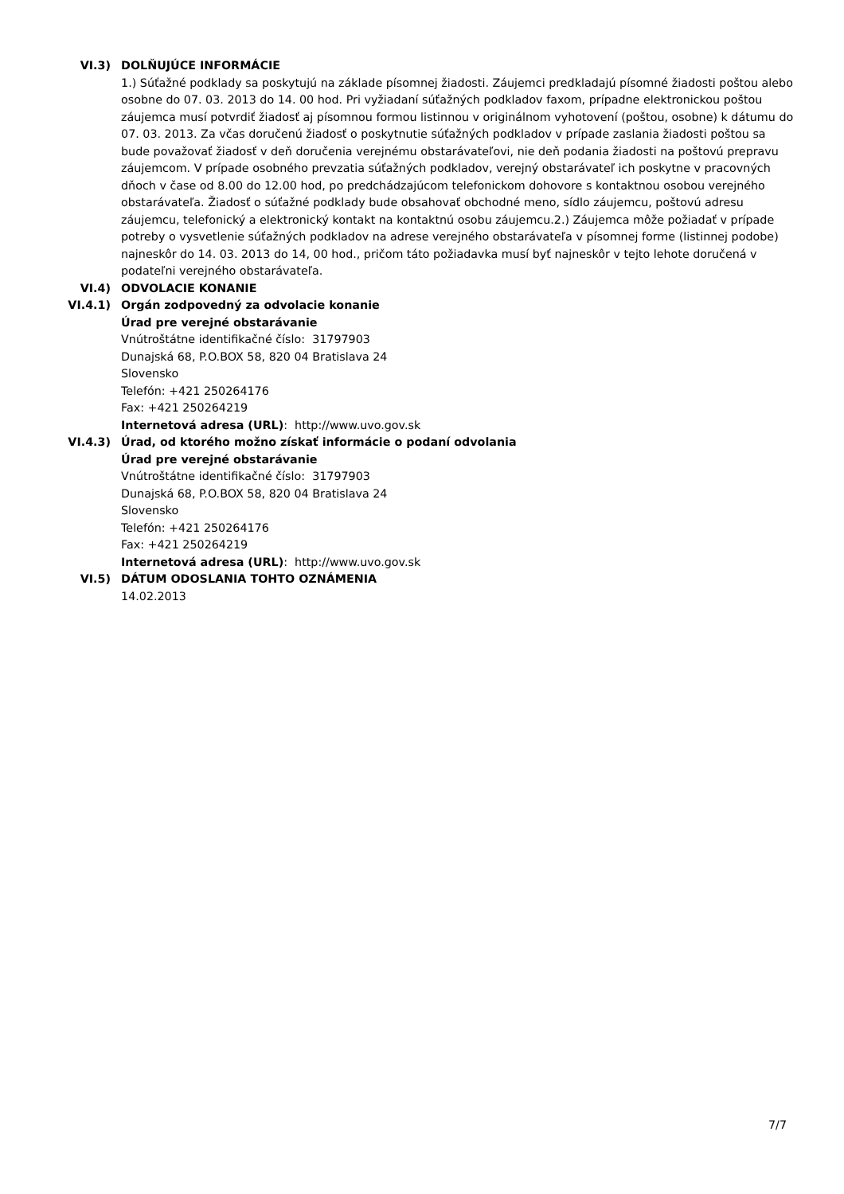VI.3) DOLŇUJÚCE INFORMÁCIE
1.) Súťažné podklady sa poskytujú na základe písomnej žiadosti. Záujemci predkladajú písomné žiadosti poštou alebo osobne do 07. 03. 2013 do 14. 00 hod. Pri vyžiadaní súťažných podkladov faxom, prípadne elektronickou poštou záujemca musí potvrdiť žiadosť aj písomnou formou listinnou v originálnom vyhotovení (poštou, osobne) k dátumu do 07. 03. 2013. Za včas doručenú žiadosť o poskytnutie súťažných podkladov v prípade zaslania žiadosti poštou sa bude považovať žiadosť v deň doručenia verejnému obstarávateľovi, nie deň podania žiadosti na poštovú prepravu záujemcom. V prípade osobného prevzatia súťažných podkladov, verejný obstarávateľ ich poskytne v pracovných dňoch v čase od 8.00 do 12.00 hod, po predchádzajúcom telefonickom dohovore s kontaktnou osobou verejného obstarávateľa. Žiadosť o súťažné podklady bude obsahovať obchodné meno, sídlo záujemcu, poštovú adresu záujemcu, telefonický a elektronický kontakt na kontaktnú osobu záujemcu.2.) Záujemca môže požiadať v prípade potreby o vysvetlenie súťažných podkladov na adrese verejného obstarávateľa v písomnej forme (listinnej podobe) najneskôr do 14. 03. 2013 do 14, 00 hod., pričom táto požiadavka musí byť najneskôr v tejto lehote doručená v podateľni verejného obstarávateľa.
VI.4) ODVOLACIE KONANIE
VI.4.1) Orgán zodpovedný za odvolacie konanie
Úrad pre verejné obstarávanie
Vnútroštátne identifikačné číslo: 31797903
Dunajská 68, P.O.BOX 58, 820 04 Bratislava 24
Slovensko
Telefón: +421 250264176
Fax: +421 250264219
Internetová adresa (URL): http://www.uvo.gov.sk
VI.4.3) Úrad, od ktorého možno získať informácie o podaní odvolania
Úrad pre verejné obstarávanie
Vnútroštátne identifikačné číslo: 31797903
Dunajská 68, P.O.BOX 58, 820 04 Bratislava 24
Slovensko
Telefón: +421 250264176
Fax: +421 250264219
Internetová adresa (URL): http://www.uvo.gov.sk
VI.5) DÁTUM ODOSLANIA TOHTO OZNÁMENIA
14.02.2013
7/7